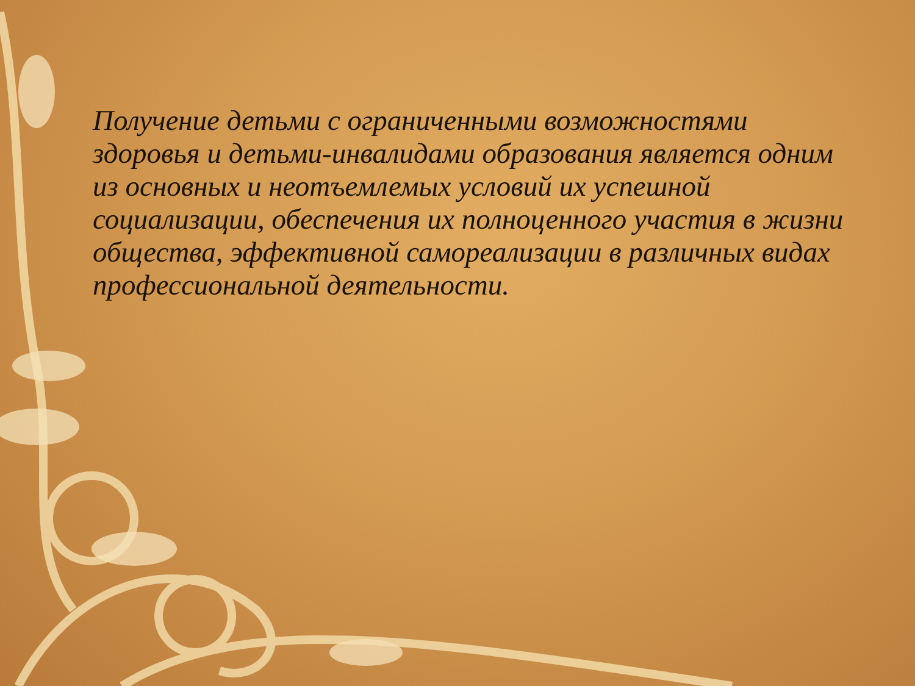Получение детьми с ограниченными возможностями здоровья и детьми-инвалидами образования является одним из основных и неотъемлемых условий их успешной социализации, обеспечения их полноценного участия в жизни общества, эффективной самореализации в различных видах профессиональной деятельности.